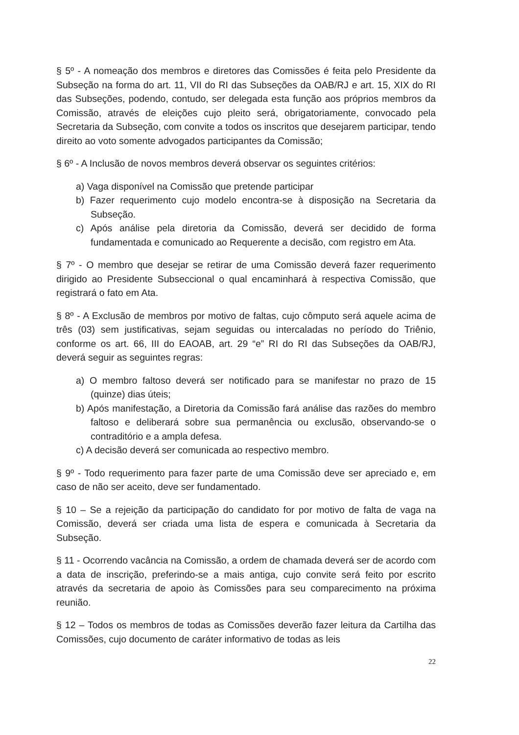§ 5º - A nomeação dos membros e diretores das Comissões é feita pelo Presidente da Subseção na forma do art. 11, VII do RI das Subseções da OAB/RJ e art. 15, XIX do RI das Subseções, podendo, contudo, ser delegada esta função aos próprios membros da Comissão, através de eleições cujo pleito será, obrigatoriamente, convocado pela Secretaria da Subseção, com convite a todos os inscritos que desejarem participar, tendo direito ao voto somente advogados participantes da Comissão;
§ 6º - A Inclusão de novos membros deverá observar os seguintes critérios:
a) Vaga disponível na Comissão que pretende participar
b) Fazer requerimento cujo modelo encontra-se à disposição na Secretaria da Subseção.
c) Após análise pela diretoria da Comissão, deverá ser decidido de forma fundamentada e comunicado ao Requerente a decisão, com registro em Ata.
§ 7º - O membro que desejar se retirar de uma Comissão deverá fazer requerimento dirigido ao Presidente Subseccional o qual encaminhará à respectiva Comissão, que registrará o fato em Ata.
§ 8º - A Exclusão de membros por motivo de faltas, cujo cômputo será aquele acima de três (03) sem justificativas, sejam seguidas ou intercaladas no período do Triênio, conforme os art. 66, III do EAOAB, art. 29 “e” RI do RI das Subseções da OAB/RJ, deverá seguir as seguintes regras:
a) O membro faltoso deverá ser notificado para se manifestar no prazo de 15 (quinze) dias úteis;
b) Após manifestação, a Diretoria da Comissão fará análise das razões do membro faltoso e deliberará sobre sua permanência ou exclusão, observando-se o contraditório e a ampla defesa.
c) A decisão deverá ser comunicada ao respectivo membro.
§ 9º - Todo requerimento para fazer parte de uma Comissão deve ser apreciado e, em caso de não ser aceito, deve ser fundamentado.
§ 10 – Se a rejeição da participação do candidato for por motivo de falta de vaga na Comissão, deverá ser criada uma lista de espera e comunicada à Secretaria da Subseção.
§ 11 - Ocorrendo vacância na Comissão, a ordem de chamada deverá ser de acordo com a data de inscrição, preferindo-se a mais antiga, cujo convite será feito por escrito através da secretaria de apoio às Comissões para seu comparecimento na próxima reunião.
§ 12 – Todos os membros de todas as Comissões deverão fazer leitura da Cartilha das Comissões, cujo documento de caráter informativo de todas as leis
22